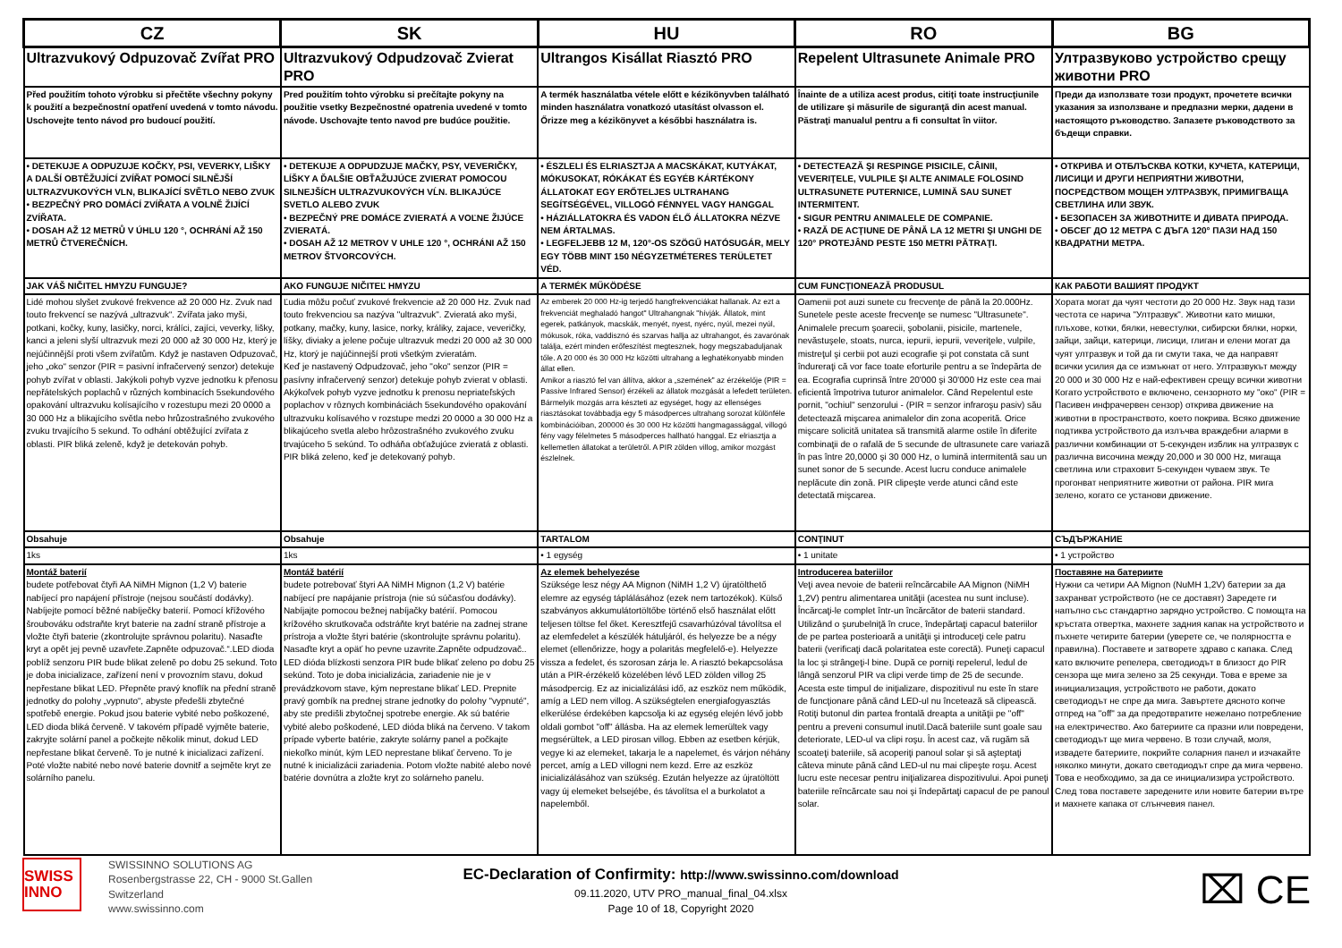| CZ | SK | HU | RO | BG |
| --- | --- | --- | --- | --- |
| Ultrazvukový Odpuzovač Zvířat PRO | Ultrazvukový Odpudzovač Zvierat PRO | Ultrangos Kisállat Riasztó PRO | Repelent Ultrasunete Animale PRO | Ултразвуково устройство срещу животни PRO |
| Před použitím tohoto výrobku si přečtěte všechny pokyny k použití a bezpečnostní opatření uvedená v tomto návodu. Uschovejte tento návod pro budoucí použití. | Pred použitím tohto výrobku si prečítajte pokyny na použitie vsetky Bezpečnostné opatrenia uvedené v tomto návode. Uschovajte tento navod pre budúce použitie. | A termék használatba vétele előtt e kézikönyvben található minden használatra vonatkozó utasítást olvasson el. Őrizze meg a kézikönyvet a későbbi használatra is. | Înainte de a utiliza acest produs, citiţi toate instrucţiunile de utilizare şi măsurile de siguranţă din acest manual. Păstraţi manualul pentru a fi consultat în viitor. | Преди да използвате този продукт, прочетете всички указания за използване и предпазни мерки, дадени в настоящото ръководство. Запазете ръководството за бъдещи справки. |
| • DETEKUJE A ODPUZUJE KOČKY, PSI, VEVERKY, LIŠKY A DALŠÍ OBTĚŽUJÍCÍ ZVÍŘAT POMOCÍ SILNĚJŠÍ ULTRAZVUKOVÝCH VLN, BLIKAJÍCÍ SVĚTLO NEBO ZVUK • BEZPEČNÝ PRO DOMÁCÍ ZVÍŘATA A VOLNĚ ŽIJÍCÍ ZVÍŘATA. • DOSAH AŽ 12 METRŮ V ÚHLU 120 °, OCHRÁNÍ AŽ 150 METRŮ ČTVEREČNÍCH. | • DETEKUJE A ODPUDZUJE MAČKY, PSY, VEVERIČKY, LÍŠKY A ĎALŠIE OBŤAŽUJÚCE ZVIERAT POMOCOU SILNEJŠÍCH ULTRAZVUKOVÝCH VĹN. BLIKAJÚCE SVETLO ALEBO ZVUK • BEZPEČNÝ PRE DOMÁCE ZVIERATÁ A VOĽNE ŽIJÚCE ZVIERATÁ. • DOSAH AŽ 12 METROV V UHLE 120 °, OCHRÁNI AŽ 150 METROV ŠTVORCOVÝCH. | • ÉSZLELI ÉS ELRIASZTJA A MACSKÁKAT, KUTYÁKAT, MÓKUSOKAT, RÓKÁKAT ÉS EGYÉB KÁRTÉKONY ÁLLATOKAT EGY ERŐTELJES ULTRAHANG SEGÍTSÉGÉVEL, VILLOGÓ FÉNNYEL VAGY HANGGAL • HÁZIÁLLATOKRA ÉS VADON ÉLŐ ÁLLATOKRA NÉZVE NEM ÁRTALMAS. • LEGFELJEBB 12 M, 120°-OS SZÖGŰ HATÓSUGÁR, MELY EGY TÖBB MINT 150 NÉGYZETMÉTERES TERÜLETET VÉD. | • DETECTEAZĂ ŞI RESPINGE PISICILE, CÂINII, VEVERIŢELE, VULPILE ŞI ALTE ANIMALE FOLOSIND ULTRASUNETE PUTERNICE, LUMINĂ SAU SUNET INTERMITENT. • SIGUR PENTRU ANIMALELE DE COMPANIE. • RAZĂ DE ACŢIUNE DE PÂNĂ LA 12 METRI ŞI UNGHI DE 120° PROTEJÂND PESTE 150 METRI PĂTRAŢI. | • ОТКРИВА И ОТБЛЪСКВА КОТКИ, КУЧЕТА, КАТЕРИЦИ, ЛИСИЦИ И ДРУГИ НЕПРИЯТНИ ЖИВОТНИ, ПОСРЕДСТВОМ МОЩЕН УЛТРАЗВУК, ПРИМИГВАЩА СВЕТЛИНА ИЛИ ЗВУК. • БЕЗОПАСЕН ЗА ЖИВОТНИТЕ И ДИВАТА ПРИРОДА. • ОБСЕГ ДО 12 МЕТРА С ДЪГА 120° ПАЗИ НАД 150 КВАДРАТНИ МЕТРА. |
| JAK VÁŠ NIČITEL HMYZU FUNGUJE? | AKO FUNGUJE NIČITEĽ HMYZU | A TERMÉK MŰKÖDÉSE | CUM FUNCŢIONEAZĂ PRODUSUL | КАК РАБОТИ ВАШИЯТ ПРОДУКТ |
| Lidé mohou slyšet zvukové frekvence až 20 000 Hz. Zvuk nad touto frekvencí se nazývá „ultrazvuk“. Zvířata jako myši, potkani, kočky, kuny, lasičky, norci, králíci, zajíci, veverky, lišky, kanci a jeleni slyší ultrazvuk mezi 20 000 až 30 000 Hz, který je nejúčinnější proti všem zvířatům. Když je nastaven Odpuzovač, jeho „oko“ senzor (PIR = pasivní infračervený senzor) detekuje pohyb zvířat v oblasti. Jakýkoli pohyb vyzve jednotku k přenosu nepřátelských poplachů v různých kombinacích 5sekundového opakování ultrazvuku kolísajícího v rozestupu mezi 20 0000 a 30 000 Hz a blikajícího světla nebo hrůzostrašného zvukového zvuku trvajícího 5 sekund. To odhání obtěžující zvířata z oblasti. PIR bliká zeleně, když je detekován pohyb. | Ľudia môžu počuť zvukové frekvencie až 20 000 Hz. Zvuk nad touto frekvenciou sa nazýva "ultrazvuk". Zvieratá ako myši, potkany, mačky, kuny, lasice, norky, králiky, zajace, veveričky, líšky, diviaky a jelene počuje ultrazvuk medzi 20 000 až 30 000 Hz, ktorý je najúčinnejší proti všetkým zvieratám. Keď je nastavený Odpudzovač, jeho "oko" senzor (PIR = pasívny infračervený senzor) detekuje pohyb zvierat v oblasti. Akýkoľvek pohyb vyzve jednotku k prenosu nepriateľských poplachov v rôznych kombináciách 5sekundového opakování ultrazvuku kolísavého v rozstupe medzi 20 0000 a 30 000 Hz a blikajúceho svetla alebo hrôzostrašného zvukového zvuku trvajúceho 5 sekúnd. To odháňa obťažujúce zvieratá z oblasti. PIR bliká zeleno, keď je detekovaný pohyb. | Az emberek 20 000 Hz-ig terjedő hangfrekvenciákat hallanak. Az ezt a frekvenciát meghaladó hangot" Ultrahangnak "hívják. Állatok, mint egerek, patkányok, macskák, menyét, nyest, nyérc, nyúl, mezei nyúl, mókusok, róka, vaddisznó és szarvas hallja az ultrahangot, és zavarónak találja, ezért minden erőfeszítést megtesznek, hogy megszabaduljanak tőle. A 20 000 és 30 000 Hz közötti ultrahang a leghatékonyabb minden állat ellen. Amikor a riasztó fel van állítva, akkor a „szemének” az érzékelője (PIR = Passive Infrared Sensor) érzékeli az állatok mozgását a lefedett területen. Bármelyik mozgás arra készteti az egységet, hogy az ellenséges riasztásokat továbbadja egy 5 másodperces ultrahang sorozat különféle kombinációiban, 200000 és 30 000 Hz közötti hangmagassággal, villogó fény vagy félelmetes 5 másodperces hallható hanggal. Ez elriasztja a kellemetlen állatokat a területről. A PIR zölden villog, amikor mozgást észlelnek. | Oamenii pot auzi sunete cu frecvenţe de până la 20.000Hz. Sunetele peste aceste frecvenţe se numesc "Ultrasunete". Animalele precum şoarecii, şobolanii, pisicile, martenele, nevăstuşele, stoats, nurca, iepurii, iepurii, veveriţele, vulpile, mistreţul şi cerbii pot auzi ecografie şi pot constata că sunt îndureraţi că vor face toate eforturile pentru a se îndepărta de ea. Ecografia cuprinsă între 20'000 şi 30'000 Hz este cea mai eficientă împotriva tuturor animalelor. Când Repelentul este pornit, "ochiul" senzorului - (PIR = senzor infraroşu pasiv) său detectează mişcarea animalelor din zona acoperită. Orice mişcare solicită unitatea să transmită alarme ostile în diferite combinaţii de o rafală de 5 secunde de ultrasunete care variază în pas între 20,0000 şi 30 000 Hz, o lumină intermitentă sau un sunet sonor de 5 secunde. Acest lucru conduce animalele neplăcute din zonă. PIR clipeşte verde atunci când este detectată mişcarea. | Хората могат да чуят честоти до 20 000 Hz. Звук над тази честота се нарича "Ултразвук". Животни като мишки, плъхове, котки, бялки, невестулки, сибирски бялки, норки, зайци, зайци, катерици, лисици, глиган и елени могат да чуят ултразвук и той да ги смути така, че да направят всички усилия да се измъкнат от него. Ултразвукът между 20 000 и 30 000 Hz е най-ефективен срещу всички животни Когато устройството е включено, сензорното му "око" (PIR = Пасивен инфрачервен сензор) открива движение на животни в пространството, което покрива. Всяко движение подтиква устройството да излъчва враждебни аларми в различни комбинации от 5-секунден изблик на ултразвук с различна височина между 20,000 и 30 000 Hz, мигаща светлина или страховит 5-секунден чуваем звук. Те прогонват неприятните животни от района. PIR мига зелено, когато се установи движение. |
| Obsahuje | Obsahuje | TARTALOM | CONŢINUT | СЪДЪРЖАНИЕ |
| 1ks | 1ks | • 1 egység | • 1 unitate | • 1 устройство |
| Montáž baterií budete potřebovat čtyři AA NiMH Mignon (1,2 V) baterie nabíjecí pro napájení přístroje (nejsou součástí dodávky). Nabíjejte pomocí běžné nabíječky baterií. Pomocí křížového šroubováku odstraňte kryt baterie na zadní straně přístroje a vložte čtyři baterie (zkontrolujte správnou polaritu). Nasaďte kryt a opět jej pevně uzavřete.Zapněte odpuzovač.“.LED dioda poblíž senzoru PIR bude blikat zeleně po dobu 25 sekund. Toto je doba inicializace, zařízení není v provozním stavu, dokud nepřestane blikat LED. Přepněte pravý knoflík na přední straně jednotky do polohy „vypnuto“, abyste předešli zbytečné spotřebě energie. Pokud jsou baterie vybité nebo poškozené, LED dioda bliká červeně. V takovém případě vyjměte baterie, zakryjte solární panel a počkejte několik minut, dokud LED nepřestane blikat červeně. To je nutné k inicializaci zařízení. Poté vložte nabité nebo nové baterie dovnitř a sejměte kryt ze solárního panelu. | Montáž batérií budete potrebovať štyri AA NiMH Mignon (1,2 V) batérie nabíjecí pre napájanie prístroja (nie sú súčasťou dodávky). Nabíjajte pomocou bežnej nabíjačky batérií. Pomocou krížového skrutkovača odstráňte kryt batérie na zadnej strane prístroja a vložte štyri batérie (skontrolujte správnu polaritu). Nasaďte kryt a opäť ho pevne uzavrite.Zapněte odpudzovač.. LED dióda blízkosti senzora PIR bude blikať zeleno po dobu 25 sekúnd. Toto je doba inicializácia, zariadenie nie je v prevádzkovom stave, kým neprestane blikať LED. Prepnite pravý gombík na prednej strane jednotky do polohy "vypnuté", aby ste predišli zbytočnej spotrebe energie. Ak sú batérie vybité alebo poškodené, LED dióda bliká na červeno. V takom prípade vyberte batérie, zakryte solárny panel a počkajte niekoľko minút, kým LED neprestane blikať červeno. To je nutné k inicializácii zariadenia. Potom vložte nabité alebo nové batérie dovnútra a zložte kryt zo solárneho panelu. | Az elemek behelyezése Szüksége lesz négy AA Mignon (NiMH 1,2 V) újratölthető elemre az egység táplálásához (ezek nem tartozékok). Külső szabványos akkumulátortöltőbe történő első használat előtt teljesen töltse fel őket. Keresztfejű csavarhúzóval távolítsa el az elemfedelet a készülék hátuljáról, és helyezze be a négy elemet (ellenőrizze, hogy a polaritás megfelelő-e). Helyezze vissza a fedelet, és szorosan zárja le. A riasztó bekapcsolása után a PIR-érzékelő közelében lévő LED zölden villog 25 másodpercig. Ez az inicializálási idő, az eszköz nem működik, amíg a LED nem villog. A szükségtelen energiafogyasztás elkerülése érdekében kapcsolja ki az egység elején lévő jobb oldali gombot "off" állásba. Ha az elemek lemerültek vagy megsérültek, a LED pirosan villog. Ebben az esetben kérjük, vegye ki az elemeket, takarja le a napelemet, és várjon néhány percet, amíg a LED villogni nem kezd. Erre az eszköz inicializálásához van szükség. Ezután helyezze az újratöltött vagy új elemeket belsejébe, és távolítsa el a burkolatot a napelemből. | Introducerea bateriilor Veţi avea nevoie de baterii reîncărcabile AA Mignon (NiMH 1,2V) pentru alimentarea unităţii (acestea nu sunt incluse). Încărcaţi-le complet într-un încărcător de baterii standard. Utilizând o şurubelniţă în cruce, îndepărtaţi capacul bateriilor de pe partea posterioară a unităţii şi introduceţi cele patru baterii (verificaţi dacă polaritatea este corectă). Puneţi capacul la loc şi strângeţi-l bine. După ce porniţi repelerul, ledul de lângă senzorul PIR va clipi verde timp de 25 de secunde. Acesta este timpul de iniţializare, dispozitivul nu este în stare de funcţionare până când LED-ul nu încetează să clipească. Rotiţi butonul din partea frontală dreapta a unităţii pe "off" pentru a preveni consumul inutil.Dacă bateriile sunt goale sau deteriorate, LED-ul va clipi roşu. În acest caz, vă rugăm să scoateţi bateriile, să acoperiţi panoul solar şi să aşteptaţi câteva minute până când LED-ul nu mai clipeşte roşu. Acest lucru este necesar pentru iniţializarea dispozitivului. Apoi puneţi bateriile reîncărcate sau noi şi îndepărtaţi capacul de pe panoul solar. | Поставяне на батериите Нужни са четири AA Mignon (NuMH 1,2V) батерии за да захранват устройството (не се доставят) Заредете ги напълно със стандартно зарядно устройство. С помощта на кръстата отвертка, махнете задния капак на устройството и пъхнете четирите батерии (уверете се, че полярността е правилна). Поставете и затворете здраво с капака. След като включите репелера, светодиодът в близост до PIR сензора ще мига зелено за 25 секунди. Това е време за инициализация, устройството не работи, докато светодиодът не спре да мига. Завъртете дясното копче отпред на "off" за да предотвратите нежелано потребление на електричество. Ако батериите са празни или повредени, светодиодът ще мига червено. В този случай, моля, извадете батериите, покрийте соларния панел и изчакайте няколко минути, докато светодиодът спре да мига червено. Това е необходимо, за да се инициализира устройството. След това поставете заредените или новите батерии вътре и махнете капака от слънчевия панел. |
SWISS
INNO
SWISSINNO SOLUTIONS AG
Rosenbergstrasse 22, CH - 9000 St.Gallen
Switzerland
www.swissinno.com
EC-Declaration of Confirmity: http://www.swissinno.com/download
09.11.2020, UTV PRO_manual_final_04.xlsx
Page 10 of 18, Copyright 2020
⌧ CE